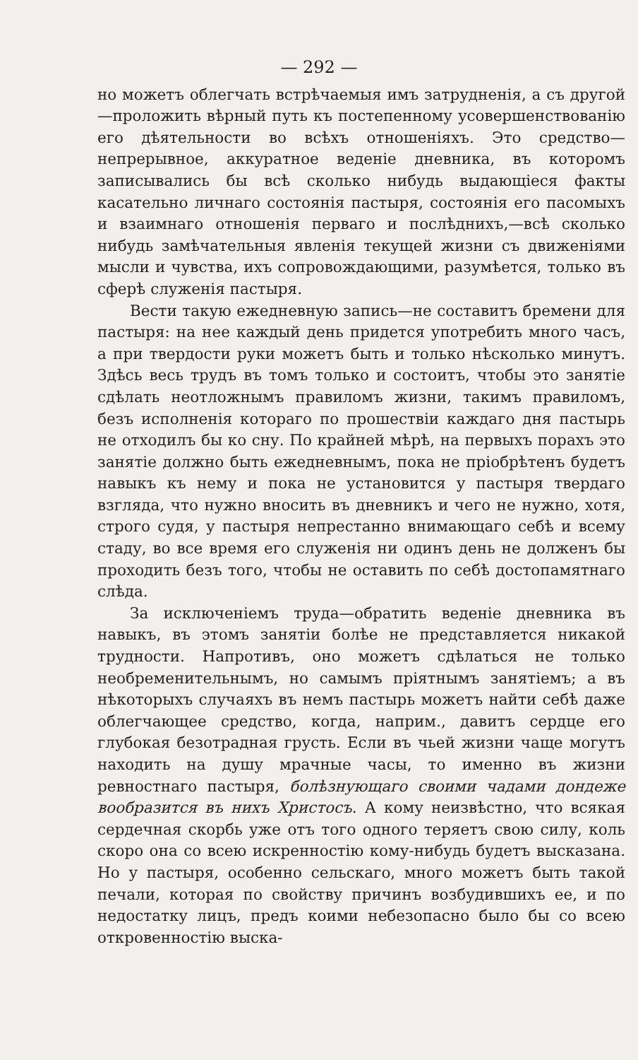— 292 —
но можетъ облегчать встрѣчаемыя имъ затрудненія, а съ другой—проложить вѣрный путь къ постепенному усовершенствованію его дѣятельности во всѣхъ отношеніяхъ. Это средство—непрерывное, аккуратное веденіе дневника, въ которомъ записывались бы всѣ сколько нибудь выдающіеся факты касательно личнаго состоянія пастыря, состоянія его пасомыхъ и взаимнаго отношенія перваго и послѣднихъ,—всѣ сколько нибудь замѣчательныя явленія текущей жизни съ движеніями мысли и чувства, ихъ сопровождающими, разумѣется, только въ сферѣ служенія пастыря.
Вести такую ежедневную запись—не составитъ бремени для пастыря: на нее каждый день придется употребить много часъ, а при твердости руки можетъ быть и только нѣсколько минутъ. Здѣсь весь трудъ въ томъ только и состоитъ, чтобы это занятіе сдѣлать неотложнымъ правиломъ жизни, такимъ правиломъ, безъ исполненія котораго по прошествіи каждаго дня пастырь не отходилъ бы ко сну. По крайней мѣрѣ, на первыхъ порахъ это занятіе должно быть ежедневнымъ, пока не пріобрѣтенъ будетъ навыкъ къ нему и пока не установится у пастыря твердаго взгляда, что нужно вносить въ дневникъ и чего не нужно, хотя, строго судя, у пастыря непрестанно внимающаго себѣ и всему стаду, во все время его служенія ни одинъ день не долженъ бы проходить безъ того, чтобы не оставить по себѣ достопамятнаго слѣда.
За исключеніемъ труда—обратить веденіе дневника въ навыкъ, въ этомъ занятіи болѣе не представляется никакой трудности. Напротивъ, оно можетъ сдѣлаться не только необременительнымъ, но самымъ пріятнымъ занятіемъ; а въ нѣкоторыхъ случаяхъ въ немъ пастырь можетъ найти себѣ даже облегчающее средство, когда, наприм., давитъ сердце его глубокая безотрадная грусть. Если въ чьей жизни чаще могутъ находить на душу мрачные часы, то именно въ жизни ревностнаго пастыря, болѣзнующаго своими чадами дондеже вообразится въ нихъ Христосъ. А кому неизвѣстно, что всякая сердечная скорбь уже отъ того одного теряетъ свою силу, коль скоро она со всею искренностію кому-нибудь будетъ высказана. Но у пастыря, особенно сельскаго, много можетъ быть такой печали, которая по свойству причинъ возбудившихъ ее, и по недостатку лицъ, предъ коими небезопасно было бы со всею откровенностію выска-